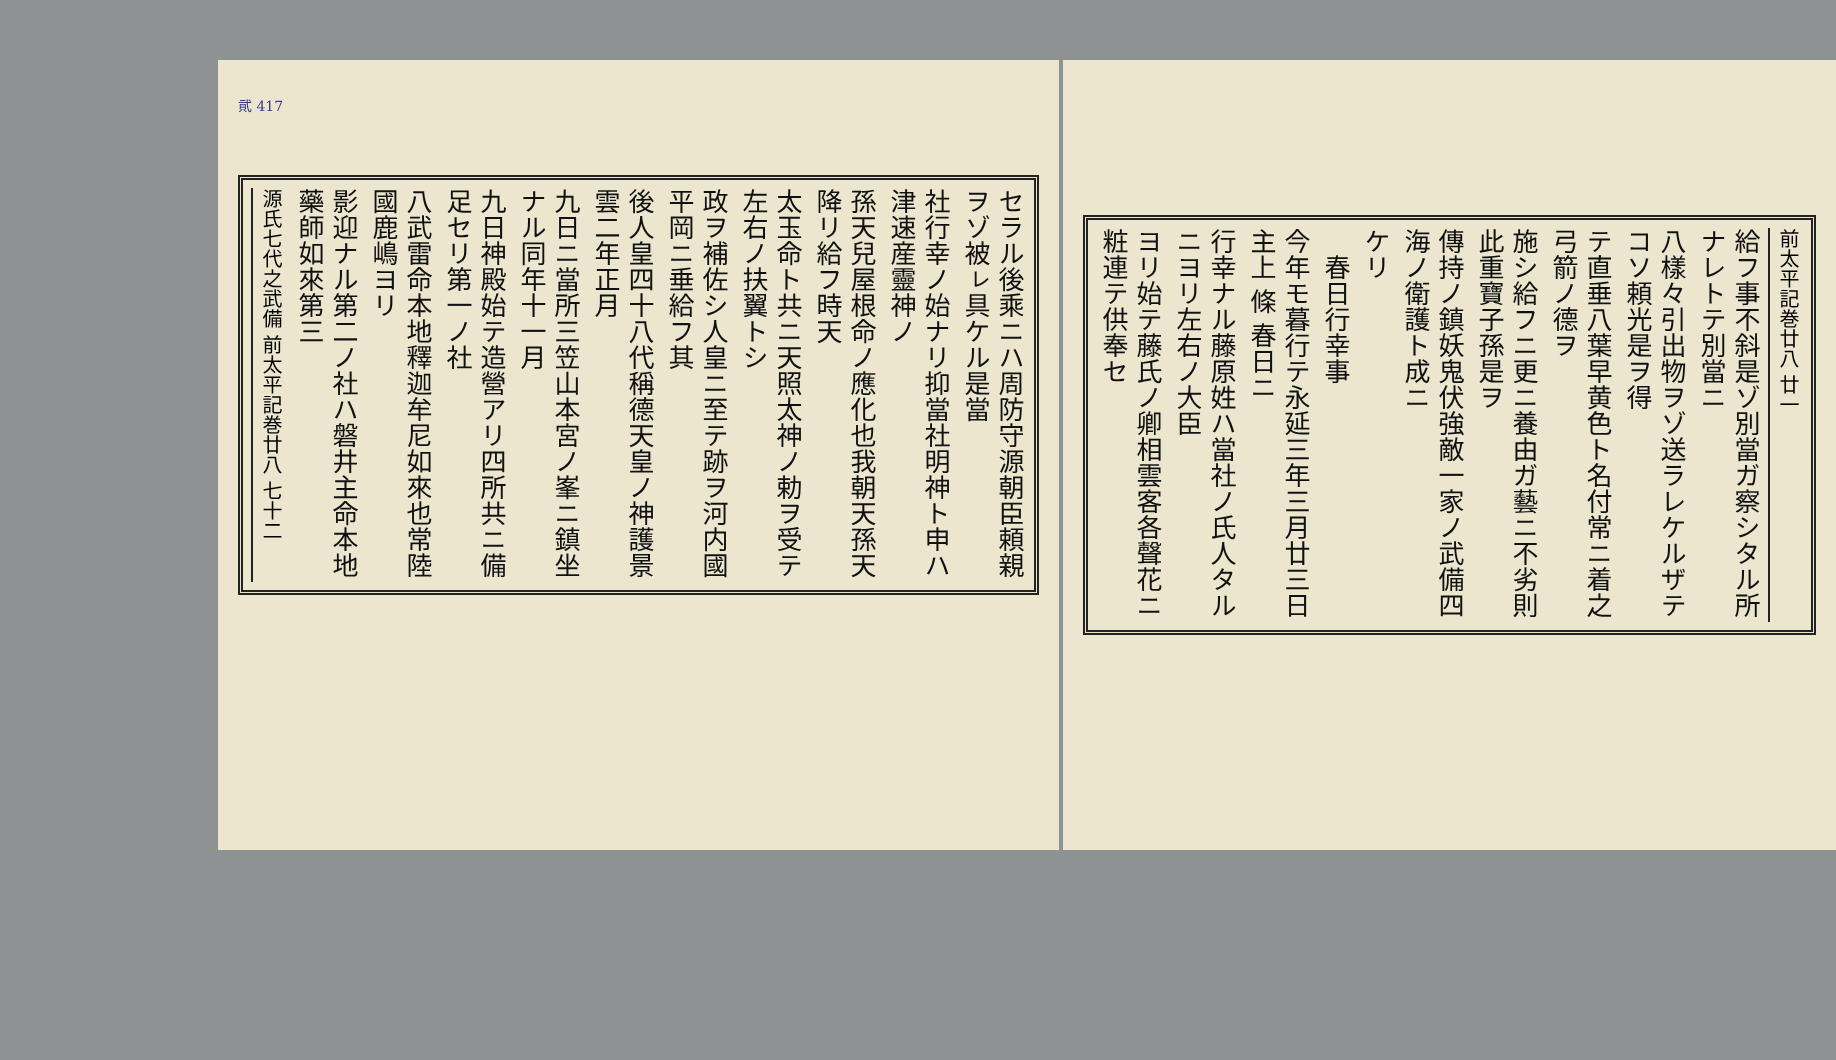貮 417
セラル後乘ニハ周防守源朝臣頼親ヲゾ被ㇾ具ケル是當
社行幸ノ始ナリ抑當社明神ト申ハ津速産靈神ノ
孫天兒屋根命ノ應化也我朝天孫天降リ給フ時天
太玉命ト共ニ天照太神ノ勅ヲ受テ左右ノ扶翼トシ
政ヲ補佐シ人皇ニ至テ跡ヲ河内國平岡ニ垂給フ其
後人皇四十八代稱德天皇ノ神護景雲二年正月
九日ニ當所三笠山本宮ノ峯ニ鎮坐ナル同年十一月
九日神殿始テ造營アリ四所共ニ備足セリ第一ノ社
八武雷命本地釋迦牟尼如來也常陸國鹿嶋ヨリ
影迎ナル第二ノ社ハ磐井主命本地藥師如來第三
源氏七代之武備 前太平記巻廿八 七十二
前太平記巻廿八 廿一
給フ事不斜是ゾ別當ガ察シタル所ナレトテ別當ニ
八樣々引出物ヲゾ送ラレケルザテコソ頼光是ヲ得
テ直垂八葉早黄色ト名付常ニ着之弓箭ノ德ヲ
施シ給フニ更ニ養由ガ藝ニ不劣則此重寶子孫是ヲ
傳持ノ鎮妖鬼伏強敵一家ノ武備四海ノ衛護ト成ニ
ケリ
　春日行幸事
今年モ暮行テ永延三年三月廿三日主上 條 春日ニ
行幸ナル藤原姓ハ當社ノ氏人タルニヨリ左右ノ大臣
ヨリ始テ藤氏ノ卿相雲客各聲花ニ粧連テ供奉セ